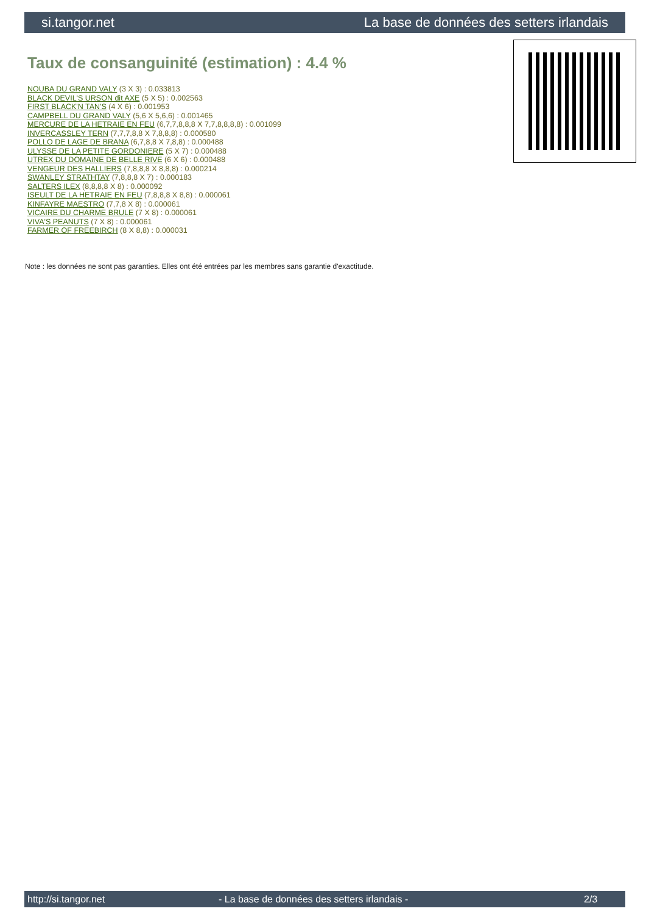si.tangor.net La base de données des setters irlandais
Taux de consanguinité (estimation) : 4.4 %
NOUBA DU GRAND VALY (3 X 3) : 0.033813
BLACK DEVIL'S URSON dit AXE (5 X 5) : 0.002563
FIRST BLACK'N TAN'S (4 X 6) : 0.001953
CAMPBELL DU GRAND VALY (5,6 X 5,6,6) : 0.001465
MERCURE DE LA HETRAIE EN FEU (6,7,7,8,8,8 X 7,7,8,8,8,8) : 0.001099
INVERCASSLEY TERN (7,7,7,8,8 X 7,8,8,8) : 0.000580
POLLO DE LAGE DE BRANA (6,7,8,8 X 7,8,8) : 0.000488
ULYSSE DE LA PETITE GORDONIERE (5 X 7) : 0.000488
UTREX DU DOMAINE DE BELLE RIVE (6 X 6) : 0.000488
VENGEUR DES HALLIERS (7,8,8,8 X 8,8,8) : 0.000214
SWANLEY STRATHTAY (7,8,8,8 X 7) : 0.000183
SALTERS ILEX (8,8,8,8 X 8) : 0.000092
ISEULT DE LA HETRAIE EN FEU (7,8,8,8 X 8,8) : 0.000061
KINFAYRE MAESTRO (7,7,8 X 8) : 0.000061
VICAIRE DU CHARME BRULE (7 X 8) : 0.000061
VIVA'S PEANUTS (7 X 8) : 0.000061
FARMER OF FREEBIRCH (8 X 8,8) : 0.000031
Note : les données ne sont pas garanties. Elles ont été entrées par les membres sans garantie d'exactitude.
http://si.tangor.net - La base de données des setters irlandais - 2/3